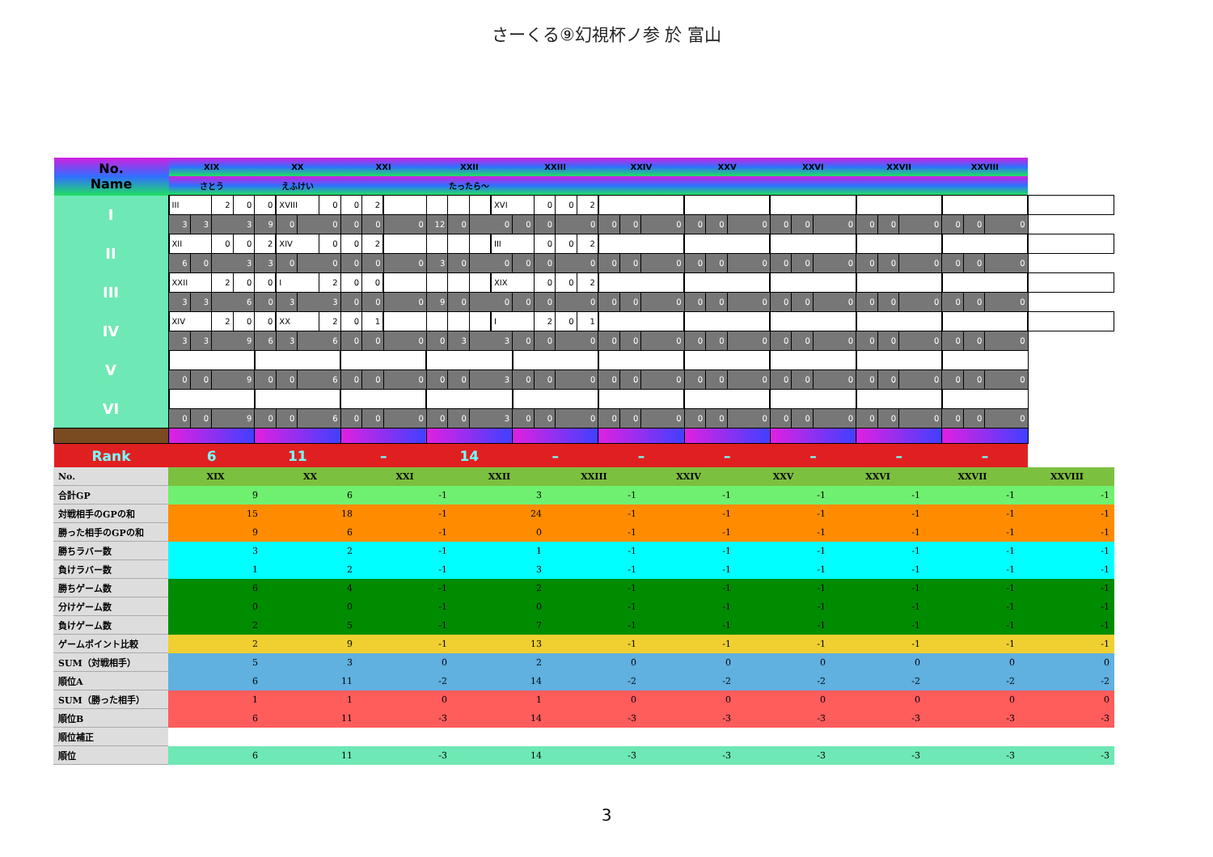さーくる⑨幻視杯ノ参 於 富山
| No. Name | XIX | | | | XX | | | | XXI | | | XXII | | | | XXIII | | | | XXIV | | | XXV | | | XXVI | | | XXVII | | | XXVIII | | | |
| | さとう | | | | えふけい | | | | | | | たったら～ | | | | | | | | | | | | | | | | | | | | | | | |
| I | III | | 2 | 0 | 0 | XVIII | | 0 | 0 | 2 | | | | | XVI | | 0 | 0 | 2 | | | | | | | | | | | | | | | | |
| | 3 | 3 | 3 | | 9 | 0 | 0 | | 0 | 0 | 0 | 12 | 0 | 0 | | 0 | 0 | 0 | | 0 | 0 | 0 | 0 | 0 | 0 | 0 | 0 | 0 | 0 | 0 | 0 | 0 | 0 | 0 | |
| II | XII | | 0 | 0 | 2 | XIV | | 0 | 0 | 2 | | | | | III | | 0 | 0 | 2 | | | | | | | | | | | | | | | | |
| | 6 | 0 | 3 | | 3 | 0 | 0 | | 0 | 0 | 0 | 3 | 0 | 0 | | 0 | 0 | 0 | | 0 | 0 | 0 | 0 | 0 | 0 | 0 | 0 | 0 | 0 | 0 | 0 | 0 | 0 | 0 | |
| III | XXII | | 2 | 0 | 0 | I | | 2 | 0 | 0 | | | | | XIX | | 0 | 0 | 2 | | | | | | | | | | | | | | | | |
| | 3 | 3 | 6 | | 0 | 3 | 3 | | 0 | 0 | 0 | 9 | 0 | 0 | | 0 | 0 | 0 | | 0 | 0 | 0 | 0 | 0 | 0 | 0 | 0 | 0 | 0 | 0 | 0 | 0 | 0 | 0 | |
| IV | XIV | | 2 | 0 | 0 | XX | | 2 | 0 | 1 | | | | | I | | 2 | 0 | 1 | | | | | | | | | | | | | | | | |
| | 3 | 3 | 9 | | 6 | 3 | 6 | | 0 | 0 | 0 | 0 | 3 | 3 | | 0 | 0 | 0 | | 0 | 0 | 0 | 0 | 0 | 0 | 0 | 0 | 0 | 0 | 0 | 0 | 0 | 0 | 0 | |
| V | | | | | | | | | | | | | | | | | | | | | | | | | | | | | | | | | | | |
| | 0 | 0 | 9 | | 0 | 0 | 6 | | 0 | 0 | 0 | 0 | 0 | 3 | | 0 | 0 | 0 | | 0 | 0 | 0 | 0 | 0 | 0 | 0 | 0 | 0 | 0 | 0 | 0 | 0 | 0 | 0 | |
| VI | | | | | | | | | | | | | | | | | | | | | | | | | | | | | | | | | | | |
| | 0 | 0 | 9 | | 0 | 0 | 6 | | 0 | 0 | 0 | 0 | 0 | 3 | | 0 | 0 | 0 | | 0 | 0 | 0 | 0 | 0 | 0 | 0 | 0 | 0 | 0 | 0 | 0 | 0 | 0 | 0 | |
| Rank | 6 | | | | 11 | | | | – | | | 14 | | | | – | | | | – | | | – | | | – | | | – | | | – | | | |
| No. | XIX | XX | XXI | XXII | XXIII | XXIV | XXV | XXVI | XXVII | XXVIII |
| 合計GP | 9 | 6 | -1 | 3 | -1 | -1 | -1 | -1 | -1 | -1 |
| 対戦相手のGPの和 | 15 | 18 | -1 | 24 | -1 | -1 | -1 | -1 | -1 | -1 |
| 勝った相手のGPの和 | 9 | 6 | -1 | 0 | -1 | -1 | -1 | -1 | -1 | -1 |
| 勝ちラバー数 | 3 | 2 | -1 | 1 | -1 | -1 | -1 | -1 | -1 | -1 |
| 負けラバー数 | 1 | 2 | -1 | 3 | -1 | -1 | -1 | -1 | -1 | -1 |
| 勝ちゲーム数 | 6 | 4 | -1 | 2 | -1 | -1 | -1 | -1 | -1 | -1 |
| 分けゲーム数 | 0 | 0 | -1 | 0 | -1 | -1 | -1 | -1 | -1 | -1 |
| 負けゲーム数 | 2 | 5 | -1 | 7 | -1 | -1 | -1 | -1 | -1 | -1 |
| ゲームポイント比較 | 2 | 9 | -1 | 13 | -1 | -1 | -1 | -1 | -1 | -1 |
| SUM（対戦相手） | 5 | 3 | 0 | 2 | 0 | 0 | 0 | 0 | 0 | 0 |
| 順位A | 6 | 11 | -2 | 14 | -2 | -2 | -2 | -2 | -2 | -2 |
| SUM（勝った相手） | 1 | 1 | 0 | 1 | 0 | 0 | 0 | 0 | 0 | 0 |
| 順位B | 6 | 11 | -3 | 14 | -3 | -3 | -3 | -3 | -3 | -3 |
| 順位補正 | | | | | | | | | | |
| 順位 | 6 | 11 | -3 | 14 | -3 | -3 | -3 | -3 | -3 | -3 |
3